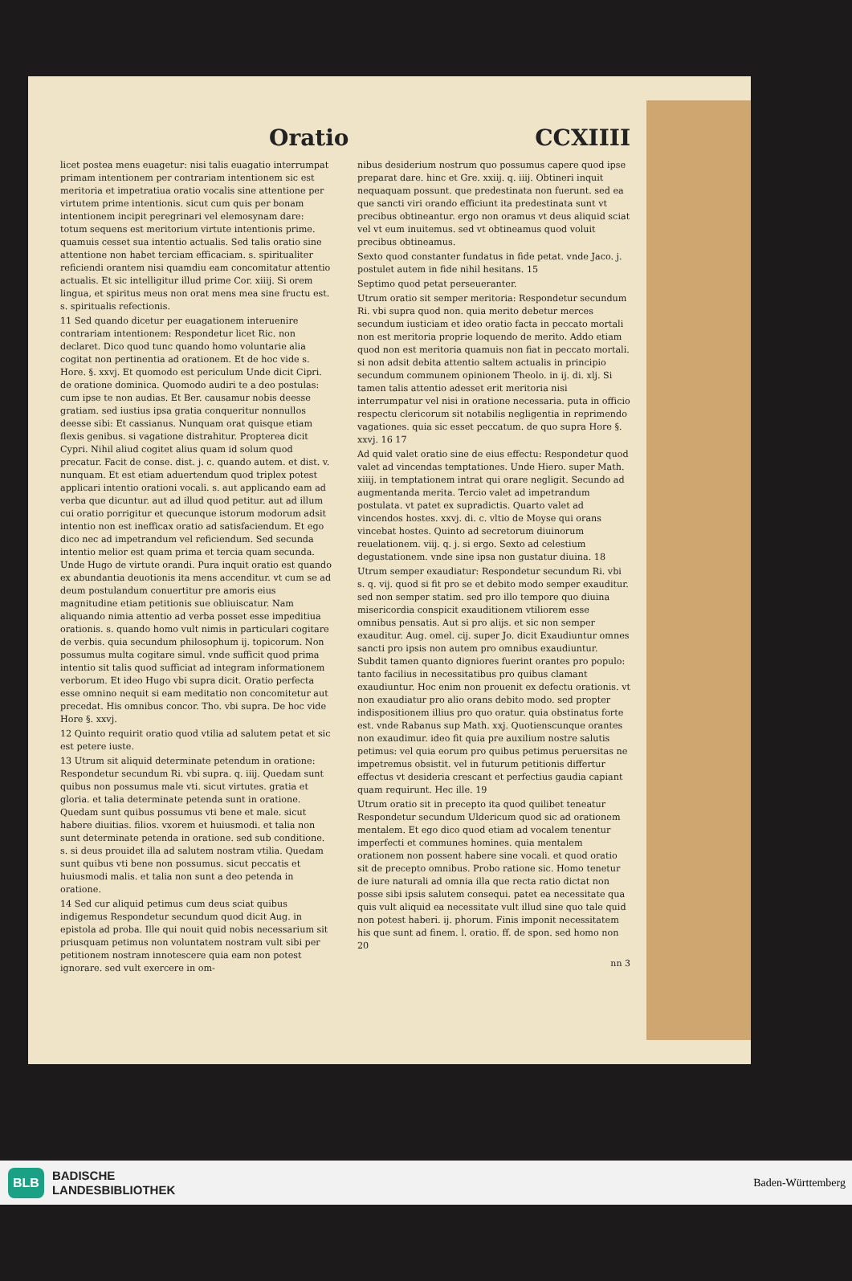Oratio CCXIIII
licet postea mens euagetur: nisi talis euagatio interrumpat primam intentionem per contrariam intentionem sic est meritoria et impetratiua oratio vocalis sine attentione per virtutem prime intentionis. sicut cum quis per bonam intentionem incipit peregrinari vel elemosynam dare: totum sequens est meritorium virtute intentionis prime. quamuis cesset sua intentio actualis. Sed talis oratio sine attentione non habet terciam efficaciam. s. spiritualiter reficiendi orantem nisi quamdiu eam concomitatur attentio actualis. Et sic intelligitur illud prime Cor. xiiij. Si orem lingua, et spiritus meus non orat mens mea sine fructu est. s. spiritualis refectionis.
11 Sed quando dicetur per euagationem interuenire contrariam intentionem: Respondetur licet Ric. non declaret. Dico quod tunc quando homo voluntarie alia cogitat non pertinentia ad orationem. Et de hoc vide s. Hore. §. xxvj. Et quomodo est periculum Unde dicit Cipri. de oratione dominica. Quomodo audiri te a deo postulas: cum ipse te non audias. Et Ber. causamur nobis deesse gratiam. sed iustius ipsa gratia conqueritur nonnullos deesse sibi: Et cassianus. Nunquam orat quisque etiam flexis genibus. si vagatione distrahitur. Propterea dicit Cypri. Nihil aliud cogitet alius quam id solum quod precatur. Facit de conse. dist. j. c. quando autem. et dist. v. nunquam. Et est etiam aduertendum quod triplex potest applicari intentio orationi vocali. s. aut applicando eam ad verba que dicuntur. aut ad illud quod petitur. aut ad illum cui oratio porrigitur et quecunque istorum modorum adsit intentio non est inefficax oratio ad satisfaciendum. Et ego dico nec ad impetrandum vel reficiendum. Sed secunda intentio melior est quam prima et tercia quam secunda. Unde Hugo de virtute orandi. Pura inquit oratio est quando ex abundantia deuotionis ita mens accenditur. vt cum se ad deum postulandum conuertitur pre amoris eius magnitudine etiam petitionis sue obliuiscatur. Nam aliquando nimia attentio ad verba posset esse impeditiua orationis. s. quando homo vult nimis in particulari cogitare de verbis. quia secundum philosophum ij. topicorum. Non possumus multa cogitare simul. vnde sufficit quod prima intentio sit talis quod sufficiat ad integram informationem verborum. Et ideo Hugo vbi supra dicit. Oratio perfecta esse omnino nequit si eam meditatio non concomitetur aut precedat. His omnibus concor. Tho. vbi supra. De hoc vide Hore §. xxvj.
12 Quinto requirit oratio quod vtilia ad salutem petat et sic est petere iuste.
13 Utrum sit aliquid determinate petendum in oratione: Respondetur secundum Ri. vbi supra. q. iiij. Quedam sunt quibus non possumus male vti. sicut virtutes. gratia et gloria. et talia determinate petenda sunt in oratione. Quedam sunt quibus possumus vti bene et male. sicut habere diuitias. filios. vxorem et huiusmodi. et talia non sunt determinate petenda in oratione. sed sub conditione. s. si deus prouidet illa ad salutem nostram vtilia. Quedam sunt quibus vti bene non possumus. sicut peccatis et huiusmodi malis. et talia non sunt a deo petenda in oratione.
14 Sed cur aliquid petimus cum deus sciat quibus indigemus Respondetur secundum quod dicit Aug. in epistola ad proba. Ille qui nouit quid nobis necessarium sit priusquam petimus non voluntatem nostram vult sibi per petitionem nostram innotescere quia eam non potest ignorare. sed vult exercere in om-
nibus desiderium nostrum quo possumus capere quod ipse preparat dare. hinc et Gre. xxiij. q. iiij. Obtineri inquit nequaquam possunt. que predestinata non fuerunt. sed ea que sancti viri orando efficiunt ita predestinata sunt vt precibus obtineantur. ergo non oramus vt deus aliquid sciat vel vt eum inuitemus. sed vt obtineamus quod voluit precibus obtineamus.
Sexto quod constanter fundatus in fide petat. vnde Jaco. j. postulet autem in fide nihil hesitans. 15
Septimo quod petat perseueranter.
Utrum oratio sit semper meritoria: Respondetur secundum Ri. vbi supra quod non. quia merito debetur merces secundum iusticiam et ideo oratio facta in peccato mortali non est meritoria proprie loquendo de merito. Addo etiam quod non est meritoria quamuis non fiat in peccato mortali. si non adsit debita attentio saltem actualis in principio secundum communem opinionem Theolo. in ij. di. xlj. Si tamen talis attentio adesset erit meritoria nisi interrumpatur vel nisi in oratione necessaria. puta in officio respectu clericorum sit notabilis negligentia in reprimendo vagationes. quia sic esset peccatum. de quo supra Hore §. xxvj. 16 17
Ad quid valet oratio sine de eius effectu: Respondetur quod valet ad vincendas temptationes. Unde Hiero. super Math. xiiij. in temptationem intrat qui orare negligit. Secundo ad augmentanda merita. Tercio valet ad impetrandum postulata. vt patet ex supradictis. Quarto valet ad vincendos hostes. xxvj. di. c. vltio de Moyse qui orans vincebat hostes. Quinto ad secretorum diuinorum reuelationem. viij. q. j. si ergo. Sexto ad celestium degustationem. vnde sine ipsa non gustatur diuina. 18
Utrum semper exaudiatur: Respondetur secundum Ri. vbi s. q. vij. quod si fit pro se et debito modo semper exauditur. sed non semper statim. sed pro illo tempore quo diuina misericordia conspicit exauditionem vtiliorem esse omnibus pensatis. Aut si pro alijs. et sic non semper exauditur. Aug. omel. cij. super Jo. dicit Exaudiuntur omnes sancti pro ipsis non autem pro omnibus exaudiuntur. Subdit tamen quanto digniores fuerint orantes pro populo: tanto facilius in necessitatibus pro quibus clamant exaudiuntur. Hoc enim non prouenit ex defectu orationis. vt non exaudiatur pro alio orans debito modo. sed propter indispositionem illius pro quo oratur. quia obstinatus forte est. vnde Rabanus sup Math. xxj. Quotienscunque orantes non exaudimur. ideo fit quia pre auxilium nostre salutis petimus: vel quia eorum pro quibus petimus peruersitas ne impetremus obsistit. vel in futurum petitionis differtur effectus vt desideria crescant et perfectius gaudia capiant quam requirunt. Hec ille. 19
Utrum oratio sit in precepto ita quod quilibet teneatur Respondetur secundum Uldericum quod sic ad orationem mentalem. Et ego dico quod etiam ad vocalem tenentur imperfecti et communes homines. quia mentalem orationem non possent habere sine vocali. et quod oratio sit de precepto omnibus. Probo ratione sic. Homo tenetur de iure naturali ad omnia illa que recta ratio dictat non posse sibi ipsis salutem consequi. patet ea necessitate qua quis vult aliquid ea necessitate vult illud sine quo tale quid non potest haberi. ij. phorum. Finis imponit necessitatem his que sunt ad finem. l. oratio. ff. de spon. sed homo non 20
nn 3
BLB BADISCHE
LANDESBIBLIOTHEK Baden-Württemberg